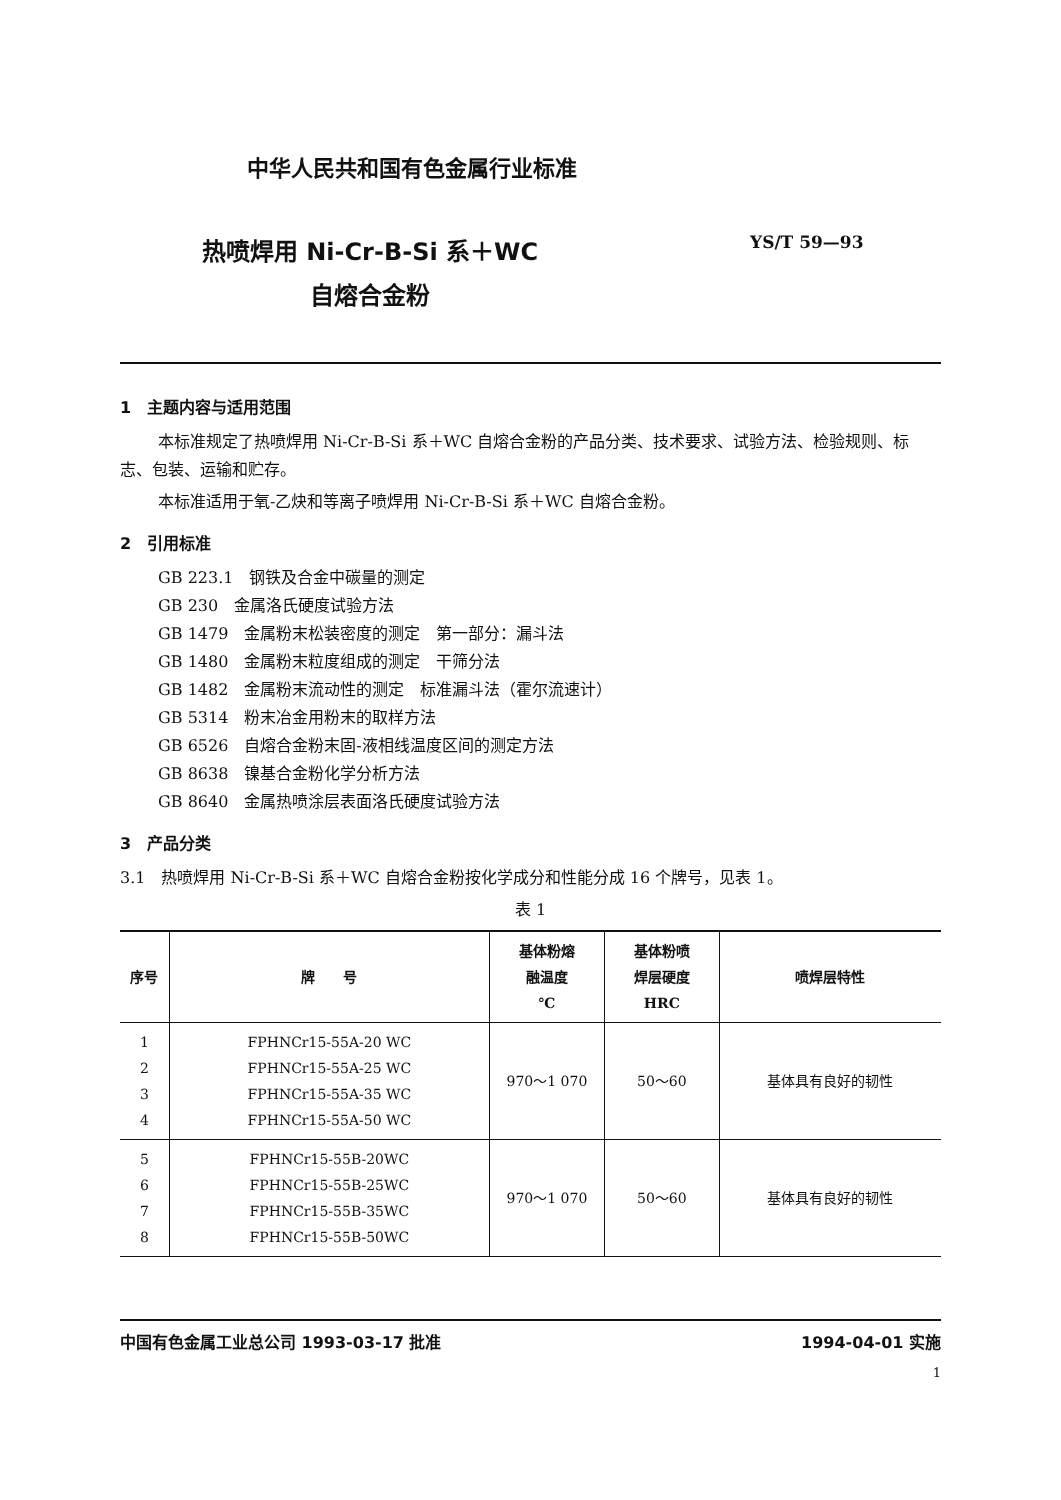中华人民共和国有色金属行业标准
热喷焊用 Ni-Cr-B-Si 系＋WC
自熔合金粉
YS/T 59—93
1　主题内容与适用范围
本标准规定了热喷焊用 Ni-Cr-B-Si 系＋WC 自熔合金粉的产品分类、技术要求、试验方法、检验规则、标志、包装、运输和贮存。
本标准适用于氧-乙炔和等离子喷焊用 Ni-Cr-B-Si 系＋WC 自熔合金粉。
2　引用标准
GB 223.1　钢铁及合金中碳量的测定
GB 230　金属洛氏硬度试验方法
GB 1479　金属粉末松装密度的测定　第一部分：漏斗法
GB 1480　金属粉末粒度组成的测定　干筛分法
GB 1482　金属粉末流动性的测定　标准漏斗法（霍尔流速计）
GB 5314　粉末冶金用粉末的取样方法
GB 6526　自熔合金粉末固-液相线温度区间的测定方法
GB 8638　镍基合金粉化学分析方法
GB 8640　金属热喷涂层表面洛氏硬度试验方法
3　产品分类
3.1　热喷焊用 Ni-Cr-B-Si 系＋WC 自熔合金粉按化学成分和性能分成 16 个牌号，见表 1。
表 1
| 序号 | 牌 号 | 基体粉熔 融温度 ℃ | 基体粉喷 焊层硬度 HRC | 喷焊层特性 |
| --- | --- | --- | --- | --- |
| 1 2 3 4 | FPHNCr15-55A-20 WC FPHNCr15-55A-25 WC FPHNCr15-55A-35 WC FPHNCr15-55A-50 WC | 970～1 070 | 50～60 | 基体具有良好的韧性 |
| 5 6 7 8 | FPHNCr15-55B-20WC FPHNCr15-55B-25WC FPHNCr15-55B-35WC FPHNCr15-55B-50WC | 970～1 070 | 50～60 | 基体具有良好的韧性 |
中国有色金属工业总公司 1993-03-17 批准 1994-04-01 实施
1